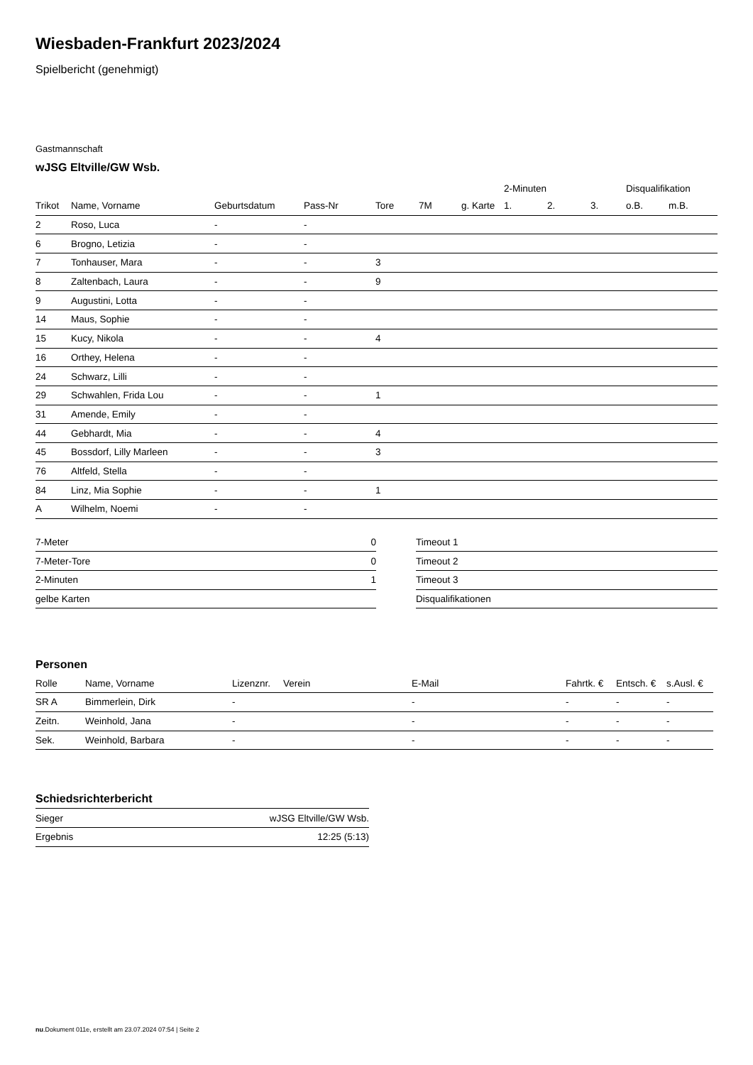Wiesbaden-Frankfurt 2023/2024
Spielbericht (genehmigt)
Gastmannschaft
wJSG Eltville/GW Wsb.
| | | | | | | | 2-Minuten | | | Disqualifikation | |
| --- | --- | --- | --- | --- | --- | --- | --- | --- | --- | --- | --- |
| Trikot | Name, Vorname | Geburtsdatum | Pass-Nr | Tore | 7M | g. Karte | 1. | 2. | 3. | o.B. | m.B. |
| 2 | Roso, Luca | - | - | | | | | | | | |
| 6 | Brogno, Letizia | - | - | | | | | | | | |
| 7 | Tonhauser, Mara | - | - | 3 | | | | | | | |
| 8 | Zaltenbach, Laura | - | - | 9 | | | | | | | |
| 9 | Augustini, Lotta | - | - | | | | | | | | |
| 14 | Maus, Sophie | - | - | | | | | | | | |
| 15 | Kucy, Nikola | - | - | 4 | | | | | | | |
| 16 | Orthey, Helena | - | - | | | | | | | | |
| 24 | Schwarz, Lilli | - | - | | | | | | | | |
| 29 | Schwahlen, Frida Lou | - | - | 1 | | | | | | | |
| 31 | Amende, Emily | - | - | | | | | | | | |
| 44 | Gebhardt, Mia | - | - | 4 | | | | | | | |
| 45 | Bossdorf, Lilly Marleen | - | - | 3 | | | | | | | |
| 76 | Altfeld, Stella | - | - | | | | | | | | |
| 84 | Linz, Mia Sophie | - | - | 1 | | | | | | | |
| A | Wilhelm, Noemi | - | - | | | | | | | | |
| 7-Meter | 0 |
| 7-Meter-Tore | 0 |
| 2-Minuten | 1 |
| gelbe Karten | |
| Timeout 1 |
| Timeout 2 |
| Timeout 3 |
| Disqualifikationen |
Personen
| Rolle | Name, Vorname | Lizenznr. | Verein | E-Mail | Fahrtk. € | Entsch. € | s.Ausl. € |
| --- | --- | --- | --- | --- | --- | --- | --- |
| SR A | Bimmerlein, Dirk | - | | - | - | - | - |
| Zeitn. | Weinhold, Jana | - | | - | - | - | - |
| Sek. | Weinhold, Barbara | - | | - | - | - | - |
Schiedsrichterbericht
| Sieger | wJSG Eltville/GW Wsb. |
| Ergebnis | 12:25 (5:13) |
nu.Dokument 011e, erstellt am 23.07.2024 07:54 | Seite 2